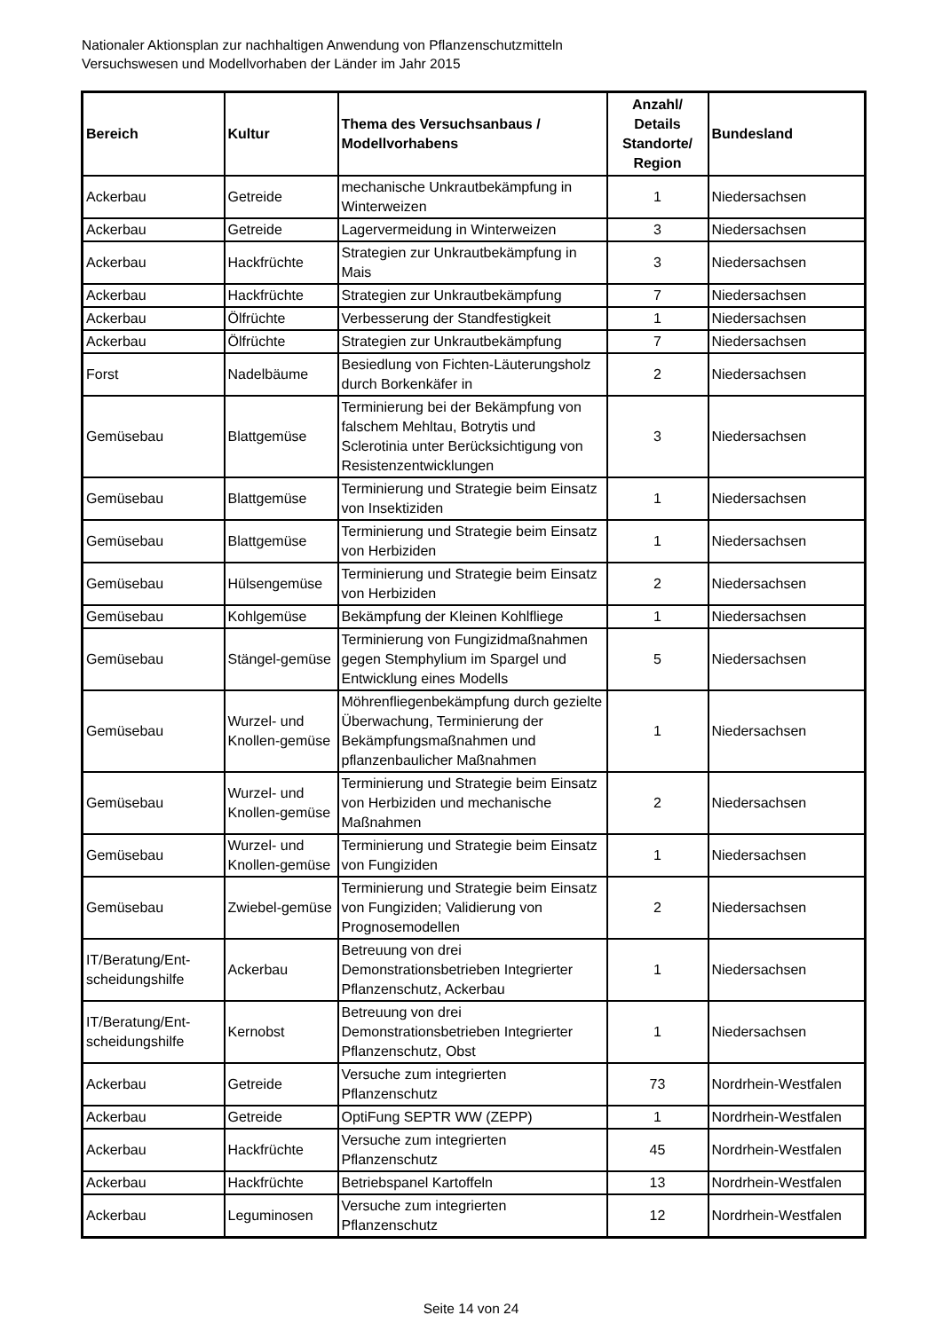Nationaler Aktionsplan zur nachhaltigen Anwendung von Pflanzenschutzmitteln
Versuchswesen und Modellvorhaben der Länder im Jahr 2015
| Bereich | Kultur | Thema des Versuchsanbaus / Modellvorhabens | Anzahl/ Details Standorte/ Region | Bundesland |
| --- | --- | --- | --- | --- |
| Ackerbau | Getreide | mechanische Unkrautbekämpfung in Winterweizen | 1 | Niedersachsen |
| Ackerbau | Getreide | Lagervermeidung in Winterweizen | 3 | Niedersachsen |
| Ackerbau | Hackfrüchte | Strategien zur Unkrautbekämpfung in Mais | 3 | Niedersachsen |
| Ackerbau | Hackfrüchte | Strategien zur Unkrautbekämpfung | 7 | Niedersachsen |
| Ackerbau | Ölfrüchte | Verbesserung der Standfestigkeit | 1 | Niedersachsen |
| Ackerbau | Ölfrüchte | Strategien zur Unkrautbekämpfung | 7 | Niedersachsen |
| Forst | Nadelbäume | Besiedlung von Fichten-Läuterungsholz durch Borkenkäfer in | 2 | Niedersachsen |
| Gemüsebau | Blattgemüse | Terminierung bei der Bekämpfung von falschem Mehltau, Botrytis und Sclerotinia unter Berücksichtigung von Resistenzentwicklungen | 3 | Niedersachsen |
| Gemüsebau | Blattgemüse | Terminierung und Strategie beim Einsatz von Insektiziden | 1 | Niedersachsen |
| Gemüsebau | Blattgemüse | Terminierung und Strategie beim Einsatz von Herbiziden | 1 | Niedersachsen |
| Gemüsebau | Hülsengemüse | Terminierung und Strategie beim Einsatz von Herbiziden | 2 | Niedersachsen |
| Gemüsebau | Kohlgemüse | Bekämpfung der Kleinen Kohlfliege | 1 | Niedersachsen |
| Gemüsebau | Stängel-gemüse | Terminierung von Fungizidmaßnahmen gegen Stemphylium im Spargel und Entwicklung eines Modells | 5 | Niedersachsen |
| Gemüsebau | Wurzel- und Knollen-gemüse | Möhrenfliegenbekämpfung durch gezielte Überwachung, Terminierung der Bekämpfungsmaßnahmen und pflanzenbaulicher Maßnahmen | 1 | Niedersachsen |
| Gemüsebau | Wurzel- und Knollen-gemüse | Terminierung und Strategie beim Einsatz von Herbiziden und mechanische Maßnahmen | 2 | Niedersachsen |
| Gemüsebau | Wurzel- und Knollen-gemüse | Terminierung und Strategie beim Einsatz von Fungiziden | 1 | Niedersachsen |
| Gemüsebau | Zwiebel-gemüse | Terminierung und Strategie beim Einsatz von Fungiziden; Validierung von Prognosemodellen | 2 | Niedersachsen |
| IT/Beratung/Ent-scheidungshilfe | Ackerbau | Betreuung von drei Demonstrationsbetrieben Integrierter Pflanzenschutz, Ackerbau | 1 | Niedersachsen |
| IT/Beratung/Ent-scheidungshilfe | Kernobst | Betreuung von drei Demonstrationsbetrieben Integrierter Pflanzenschutz, Obst | 1 | Niedersachsen |
| Ackerbau | Getreide | Versuche zum integrierten Pflanzenschutz | 73 | Nordrhein-Westfalen |
| Ackerbau | Getreide | OptiFung SEPTR WW (ZEPP) | 1 | Nordrhein-Westfalen |
| Ackerbau | Hackfrüchte | Versuche zum integrierten Pflanzenschutz | 45 | Nordrhein-Westfalen |
| Ackerbau | Hackfrüchte | Betriebspanel Kartoffeln | 13 | Nordrhein-Westfalen |
| Ackerbau | Leguminosen | Versuche zum integrierten Pflanzenschutz | 12 | Nordrhein-Westfalen |
Seite 14 von 24